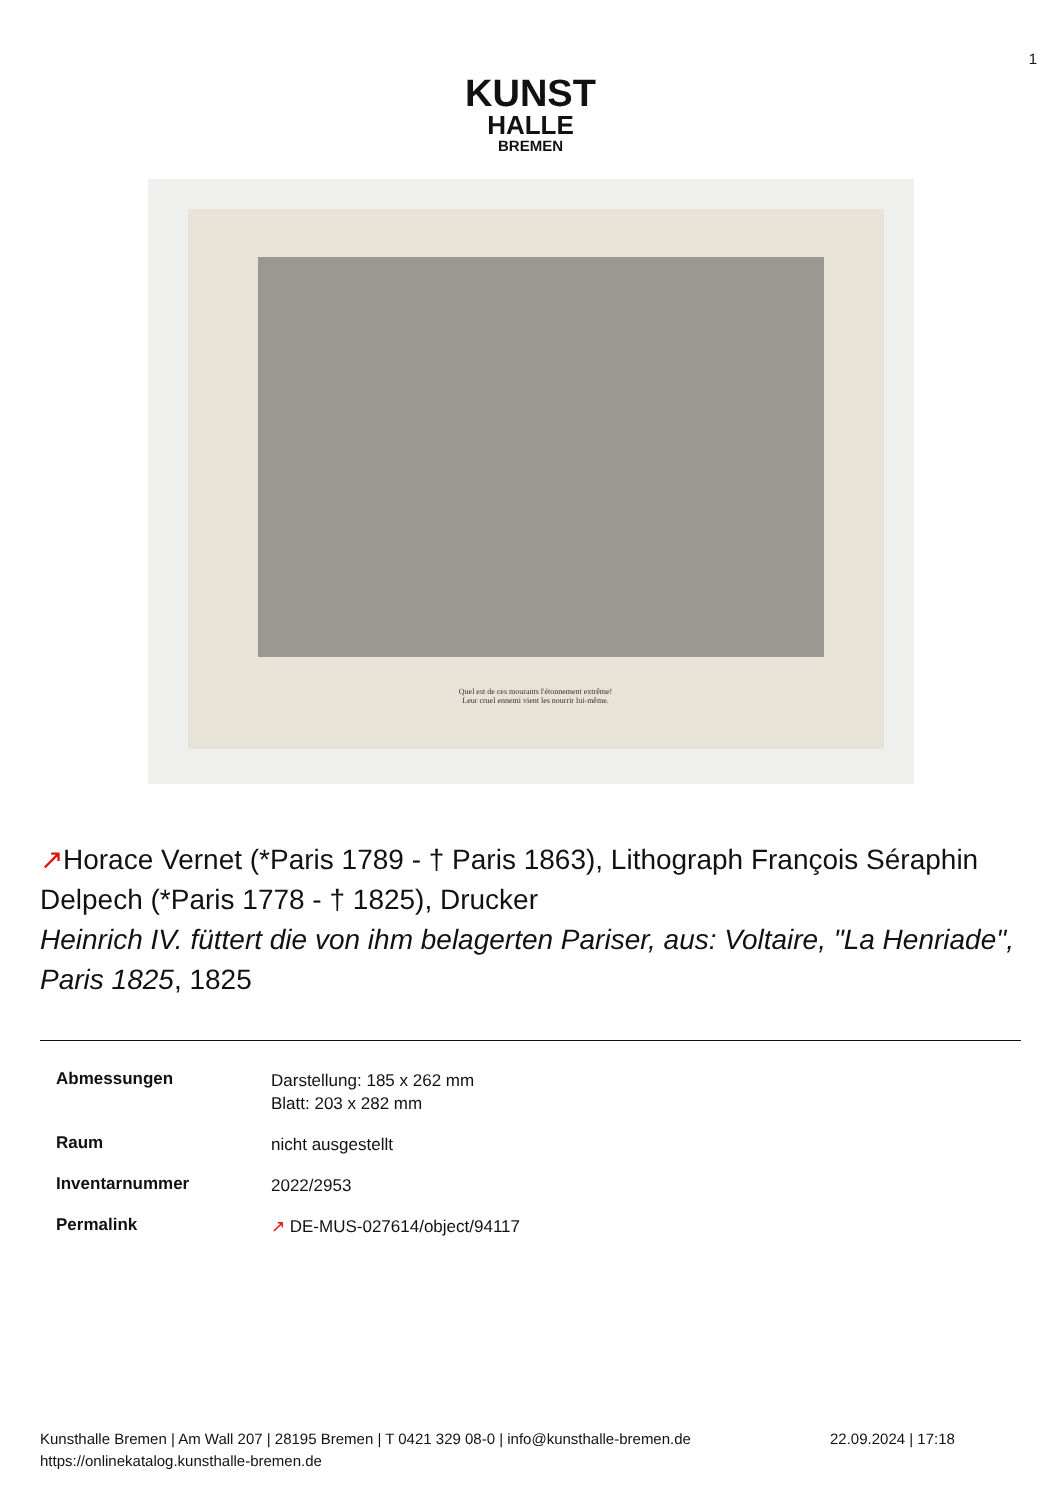1
KUNST
HALLE
BREMEN
Quel est de ces mourants l'étonnement extrême!
Leur cruel ennemi vient les nourrir lui-même.
↗Horace Vernet (*Paris 1789 - † Paris 1863), Lithograph François Séraphin Delpech (*Paris 1778 - † 1825), Drucker
Heinrich IV. füttert die von ihm belagerten Pariser, aus: Voltaire, "La Henriade", Paris 1825, 1825
| Abmessungen | Darstellung: 185 x 262 mm Blatt: 203 x 282 mm |
| Raum | nicht ausgestellt |
| Inventarnummer | 2022/2953 |
| Permalink | ↗ DE-MUS-027614/object/94117 |
Kunsthalle Bremen | Am Wall 207 | 28195 Bremen | T 0421 329 08-0 | info@kunsthalle-bremen.de 22.09.2024 | 17:18
https://onlinekatalog.kunsthalle-bremen.de